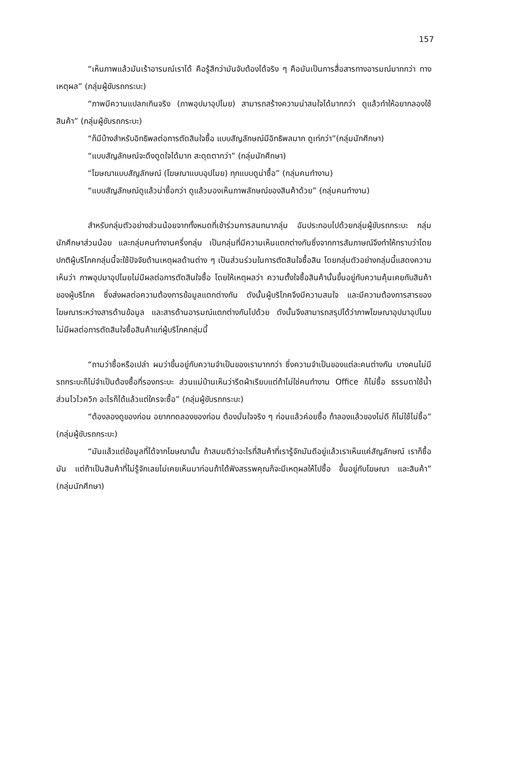157
“เห็นภาพแล้วมันเร้าอารมณ์เราได้ คือรู้สึกว่ามันจับต้องได้จริง ๆ คือมันเป็นการสื่อสารทางอารมณ์มากกว่า ทางเหตุผล” (กลุ่มผู้ขับรถกระบะ)
“ภาพมีความแปลกเกินจริง (ภาพอุปมาอุปไมย) สามารถสร้างความน่าสนใจได้มากกว่า ดูแล้วทำให้อยากลองใช้สินค้า” (กลุ่มผู้ขับรถกระบะ)
“ก็มีบ้างสำหรับอิทธิพลต่อการตัดสินใจซื้อ แบบสัญลักษณ์มีอิทธิพลมาก ดูเท่กว่า”(กลุ่มนักศึกษา)
“แบบสัญลักษณ์จะดึงดูดใจได้มาก สะดุดตากว่า” (กลุ่มนักศึกษา)
“โฆษณาแบบสัญลักษณ์ (โฆษณาแบบอุปไมย) ทุกแบบดูน่าซื้อ” (กลุ่มคนทำงาน)
“แบบสัญลักษณ์ดูแล้วน่าซื้อกว่า ดูแล้วมองเห็นภาพลักษณ์ของสินค้าด้วย” (กลุ่มคนทำงาน)
สำหรับกลุ่มตัวอย่างส่วนน้อยจากทั้งหมดที่เข้าร่วมการสนทนากลุ่ม อันประกอบไปด้วยกลุ่มผู้ขับรถกระบะ กลุ่มนักศึกษาส่วนน้อย และกลุ่มคนทำงานครึ่งกลุ่ม เป็นกลุ่มที่มีความเห็นแตกต่างกันซึ่งจากการสัมภาษณ์จึงทำให้ทราบว่าโดยปกติผู้บริโภคกลุ่มนี้จะใช้ปัจจัยด้านเหตุผลด้านต่าง ๆ เป็นส่วนร่วมในการตัดสินใจซื้อสิน โดยกลุ่มตัวอย่างกลุ่มนี้แสดงความเห็นว่า ภาพอุปมาอุปไมยไม่มีผลต่อการตัดสินใจซื้อ โดยให้เหตุผลว่า ความตั้งใจซื้อสินค้านั้นขึ้นอยู่กับความคุ้นเคยกับสินค้าของผู้บริโภค ซึ่งส่งผลต่อความต้องการข้อมูลแตกต่างกัน ดังนั้นผู้บริโภคจึงมีความสนใจ และมีความต้องการสารของโฆษณาระหว่างสารด้านข้อมูล และสารด้านอารมณ์แตกต่างกันไปด้วย ดังนั้นจึงสามารถสรุปได้ว่าภาพโฆษณาอุปมาอุปไมยไม่มีผลต่อการตัดสินใจซื้อสินค้าแก่ผู้บริโภคกลุ่มนี้
“ถามว่าซื้อหรือเปล่า ผมว่าขึ้นอยู่กับความจำเป็นของเรามากกว่า ซึ่งความจำเป็นของแต่ละคนต่างกัน บางคนไม่มีรถกระบะก็ไม่จำเป็นต้องซื้อที่รองกระบะ ส่วนแม่บ้านเห็นว่ารีดผ้าเรียบแต่ถ้าไม่ใช่คนทำงาน Office ก็ไม่ซื้อ ธรรมดาใช้น้ำ ส่วนไวไวควิก อะไรก็ได้แล้วแต่ใครจะซื้อ” (กลุ่มผู้ขับรถกระบะ)
“ต้องลองดูของก่อน อยากทดลองของก่อน ต้องมั่นใจจริง ๆ ก่อนแล้วค่อยซื้อ ถ้าลองแล้วของไม่ดี ก็ไม่ใช้ไม่ซื้อ” (กลุ่มผู้ขับรถกระบะ)
“มันแล้วแต่ข้อมูลที่ได้จากโฆษณานั้น ถ้าสมมติว่าอะไรที่สินค้าที่เรารู้จักมันดีอยู่แล้วเราเห็นแค่สัญลักษณ์ เราก็ซื้อมัน แต่ถ้าเป็นสินค้าที่ไม่รู้จักเลยไม่เคยเห็นมาก่อนถ้าได้ฟังสรรพคุณก็จะมีเหตุผลให้ไปซื้อ ขึ้นอยู่กับโฆษณา และสินค้า” (กลุ่มนักศึกษา)